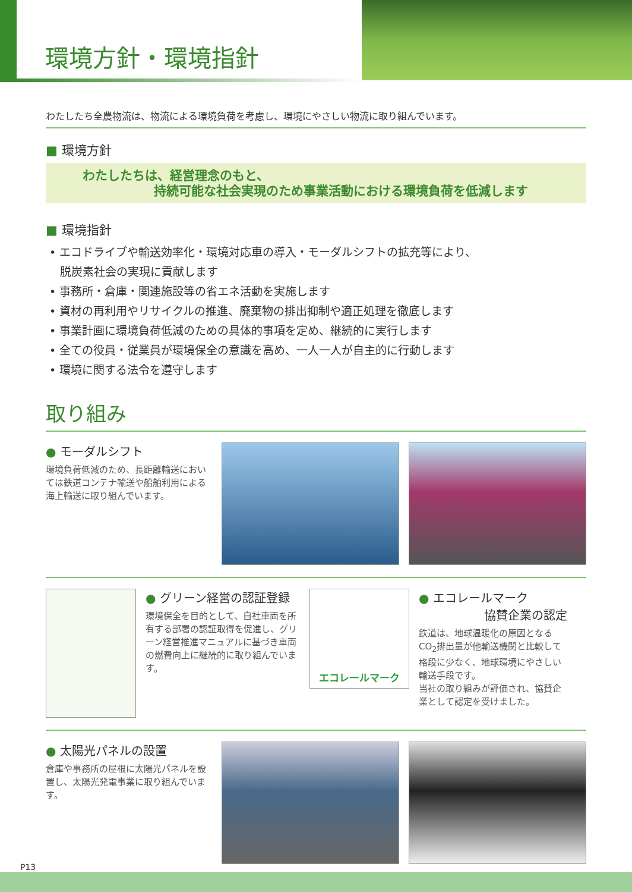環境方針・環境指針
わたしたち全農物流は、物流による環境負荷を考慮し、環境にやさしい物流に取り組んでいます。
■ 環境方針
わたしたちは、経営理念のもと、
持続可能な社会実現のため事業活動における環境負荷を低減します
■ 環境指針
• エコドライブや輸送効率化・環境対応車の導入・モーダルシフトの拡充等により、
脱炭素社会の実現に貢献します
• 事務所・倉庫・関連施設等の省エネ活動を実施します
• 資材の再利用やリサイクルの推進、廃棄物の排出抑制や適正処理を徹底します
• 事業計画に環境負荷低減のための具体的事項を定め、継続的に実行します
• 全ての役員・従業員が環境保全の意識を高め、一人一人が自主的に行動します
• 環境に関する法令を遵守します
取り組み
● モーダルシフト
環境負荷低減のため、長距離輸送においては鉄道コンテナ輸送や船舶利用による海上輸送に取り組んでいます。
● グリーン経営の認証登録
環境保全を目的として、自社車両を所有する部署の認証取得を促進し、グリーン経営推進マニュアルに基づき車両の燃費向上に継続的に取り組んでいます。
エコレールマーク
● エコレールマーク
協賛企業の認定
鉄道は、地球温暖化の原因となるCO<sub>2</sub>排出量が他輸送機関と比較して格段に少なく、地球環境にやさしい輸送手段です。
当社の取り組みが評価され、協賛企業として認定を受けました。
● 太陽光パネルの設置
倉庫や事務所の屋根に太陽光パネルを設置し、太陽光発電事業に取り組んでいます。
P13